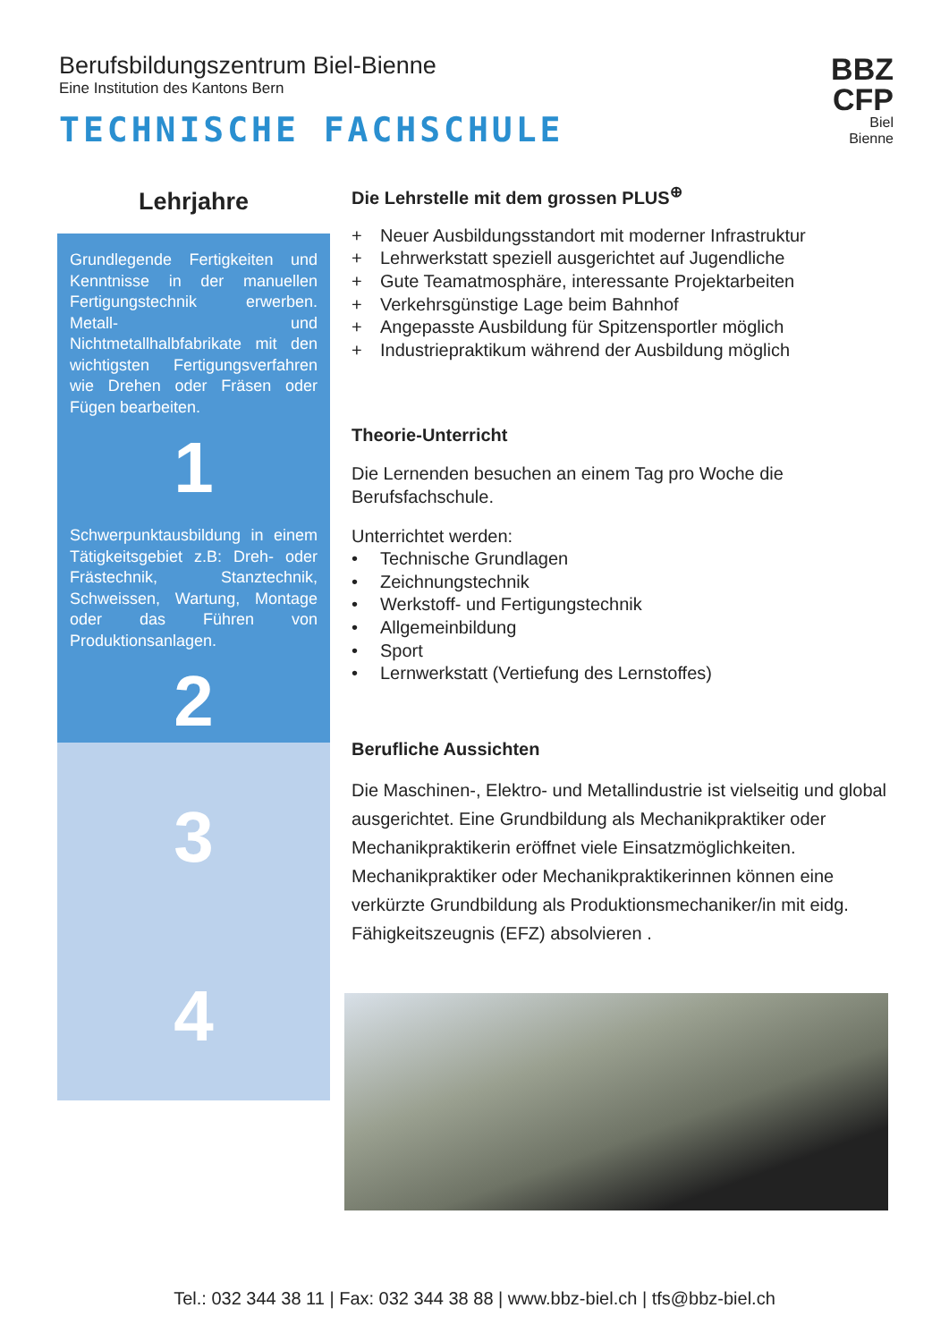Berufsbildungszentrum Biel-Bienne
Eine Institution des Kantons Bern
TECHNISCHE FACHSCHULE
BBZ
CFP
Biel
Bienne
Lehrjahre
Grundlegende Fertigkeiten und Kenntnisse in der manuellen Fertigungstechnik erwerben. Metall- und Nichtmetallhalbfabrikate mit den wichtigsten Fertigungsverfahren wie Drehen oder Fräsen oder Fügen bearbeiten.
1
Schwerpunktausbildung in einem Tätigkeitsgebiet z.B: Dreh- oder Frästechnik, Stanztechnik, Schweissen, Wartung, Montage oder das Führen von Produktionsanlagen.
2
3
4
Die Lehrstelle mit dem grossen PLUS<sup>⊕</sup>
+ Neuer Ausbildungsstandort mit moderner Infrastruktur
+ Lehrwerkstatt speziell ausgerichtet auf Jugendliche
+ Gute Teamatmosphäre, interessante Projektarbeiten
+ Verkehrsgünstige Lage beim Bahnhof
+ Angepasste Ausbildung für Spitzensportler möglich
+ Industriepraktikum während der Ausbildung möglich
Theorie-Unterricht
Die Lernenden besuchen an einem Tag pro Woche die Berufsfachschule.
Unterrichtet werden:
• Technische Grundlagen
• Zeichnungstechnik
• Werkstoff- und Fertigungstechnik
• Allgemeinbildung
• Sport
• Lernwerkstatt (Vertiefung des Lernstoffes)
Berufliche Aussichten
Die Maschinen-, Elektro- und Metallindustrie ist vielseitig und global ausgerichtet. Eine Grundbildung als Mechanikpraktiker oder Mechanikpraktikerin eröffnet viele Einsatzmöglichkeiten. Mechanikpraktiker oder Mechanikpraktikerinnen können eine verkürzte Grundbildung als Produktionsmechaniker/in mit eidg. Fähigkeitszeugnis (EFZ) absolvieren .
Tel.: 032 344 38 11 | Fax: 032 344 38 88 | www.bbz-biel.ch | tfs@bbz-biel.ch